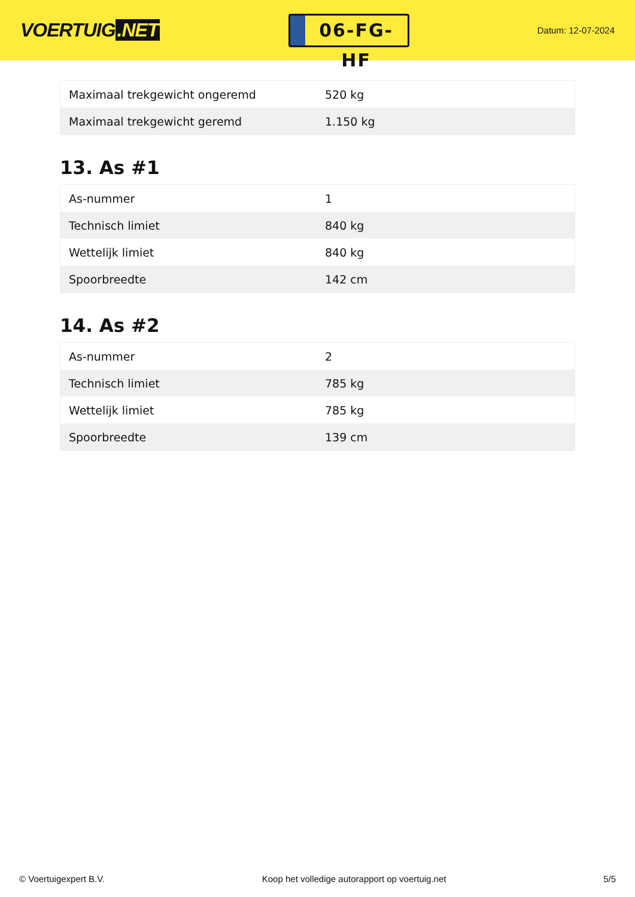VOERTUIG.NET
06-FG-HF
Datum: 12-07-2024
| Maximaal trekgewicht ongeremd | 520 kg |
| Maximaal trekgewicht geremd | 1.150 kg |
13. As #1
| As-nummer | 1 |
| Technisch limiet | 840 kg |
| Wettelijk limiet | 840 kg |
| Spoorbreedte | 142 cm |
14. As #2
| As-nummer | 2 |
| Technisch limiet | 785 kg |
| Wettelijk limiet | 785 kg |
| Spoorbreedte | 139 cm |
© Voertuigexpert B.V. Koop het volledige autorapport op voertuig.net 5/5